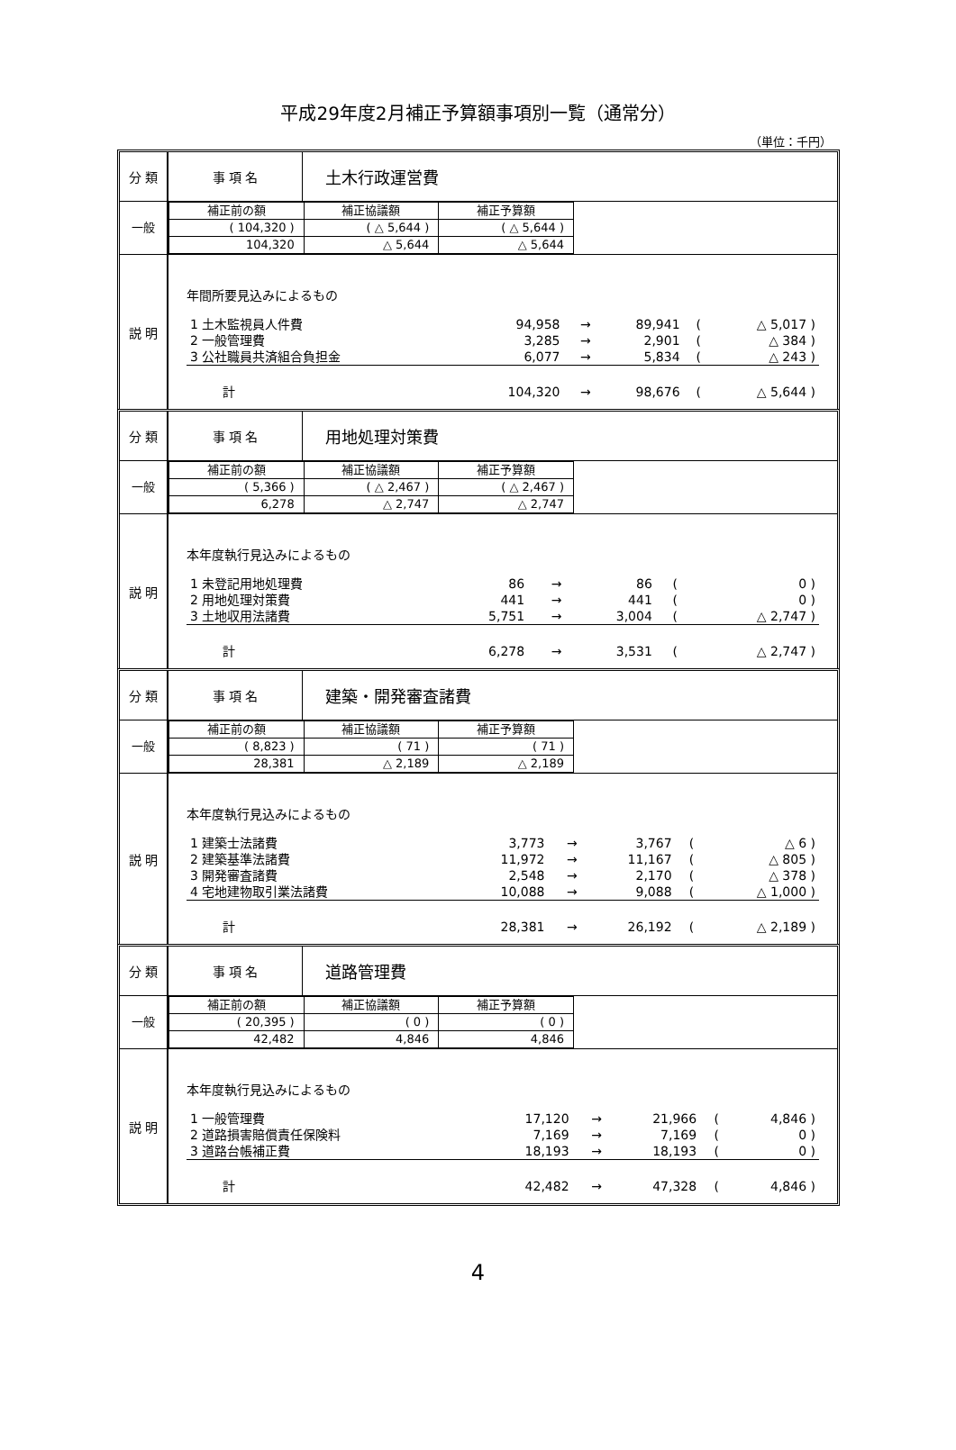平成29年度2月補正予算額事項別一覧（通常分）
（単位：千円）
| 分 類 | 事 項 名 | 土木行政運営費 |
| 一般 | / 補正前の額 / 補正協議額 / 補正予算額 / / ( 104,320 ) / ( △ 5,644 ) / ( △ 5,644 ) / / 104,320 / △ 5,644 / △ 5,644 / |
| 説 明 | 年間所要見込みによるもの / 1 土木監視員人件費 / 94,958 / → / 89,941 / ( / △ 5,017 ) / / 2 一般管理費 / 3,285 / → / 2,901 / ( / △ 384 ) / / 3 公社職員共済組合負担金 / 6,077 / → / 5,834 / ( / △ 243 ) / / 計 / 104,320 / → / 98,676 / ( / △ 5,644 ) / |
| 分 類 | 事 項 名 | 用地処理対策費 |
| 一般 | / 補正前の額 / 補正協議額 / 補正予算額 / / ( 5,366 ) / ( △ 2,467 ) / ( △ 2,467 ) / / 6,278 / △ 2,747 / △ 2,747 / |
| 説 明 | 本年度執行見込みによるもの / 1 未登記用地処理費 / 86 / → / 86 / ( / 0 ) / / 2 用地処理対策費 / 441 / → / 441 / ( / 0 ) / / 3 土地収用法諸費 / 5,751 / → / 3,004 / ( / △ 2,747 ) / / 計 / 6,278 / → / 3,531 / ( / △ 2,747 ) / |
| 分 類 | 事 項 名 | 建築・開発審査諸費 |
| 一般 | / 補正前の額 / 補正協議額 / 補正予算額 / / ( 8,823 ) / ( 71 ) / ( 71 ) / / 28,381 / △ 2,189 / △ 2,189 / |
| 説 明 | 本年度執行見込みによるもの / 1 建築士法諸費 / 3,773 / → / 3,767 / ( / △ 6 ) / / 2 建築基準法諸費 / 11,972 / → / 11,167 / ( / △ 805 ) / / 3 開発審査諸費 / 2,548 / → / 2,170 / ( / △ 378 ) / / 4 宅地建物取引業法諸費 / 10,088 / → / 9,088 / ( / △ 1,000 ) / / 計 / 28,381 / → / 26,192 / ( / △ 2,189 ) / |
| 分 類 | 事 項 名 | 道路管理費 |
| 一般 | / 補正前の額 / 補正協議額 / 補正予算額 / / ( 20,395 ) / ( 0 ) / ( 0 ) / / 42,482 / 4,846 / 4,846 / |
| 説 明 | 本年度執行見込みによるもの / 1 一般管理費 / 17,120 / → / 21,966 / ( / 4,846 ) / / 2 道路損害賠償責任保険料 / 7,169 / → / 7,169 / ( / 0 ) / / 3 道路台帳補正費 / 18,193 / → / 18,193 / ( / 0 ) / / 計 / 42,482 / → / 47,328 / ( / 4,846 ) / |
4